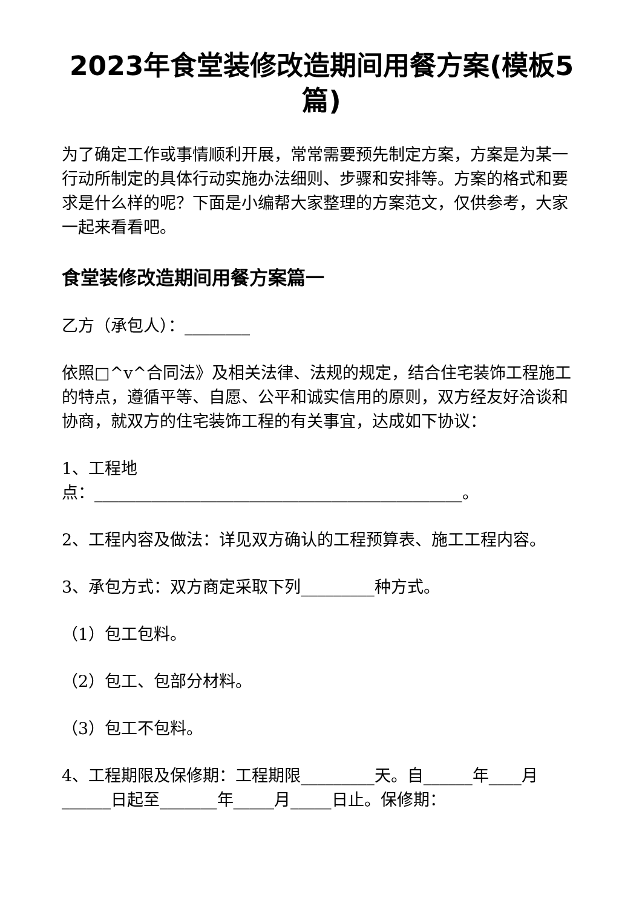2023年食堂装修改造期间用餐方案(模板5篇)
为了确定工作或事情顺利开展，常常需要预先制定方案，方案是为某一行动所制定的具体行动实施办法细则、步骤和安排等。方案的格式和要求是什么样的呢？下面是小编帮大家整理的方案范文，仅供参考，大家一起来看看吧。
食堂装修改造期间用餐方案篇一
乙方（承包人）：________
依照□^v^合同法》及相关法律、法规的规定，结合住宅装饰工程施工的特点，遵循平等、自愿、公平和诚实信用的原则，双方经友好洽谈和协商，就双方的住宅装饰工程的有关事宜，达成如下协议：
1、工程地
点：_____________________________________________。
2、工程内容及做法：详见双方确认的工程预算表、施工工程内容。
3、承包方式：双方商定采取下列_________种方式。
（1）包工包料。
（2）包工、包部分材料。
（3）包工不包料。
4、工程期限及保修期：工程期限_________天。自______年____月______日起至_______年_____月_____日止。保修期：